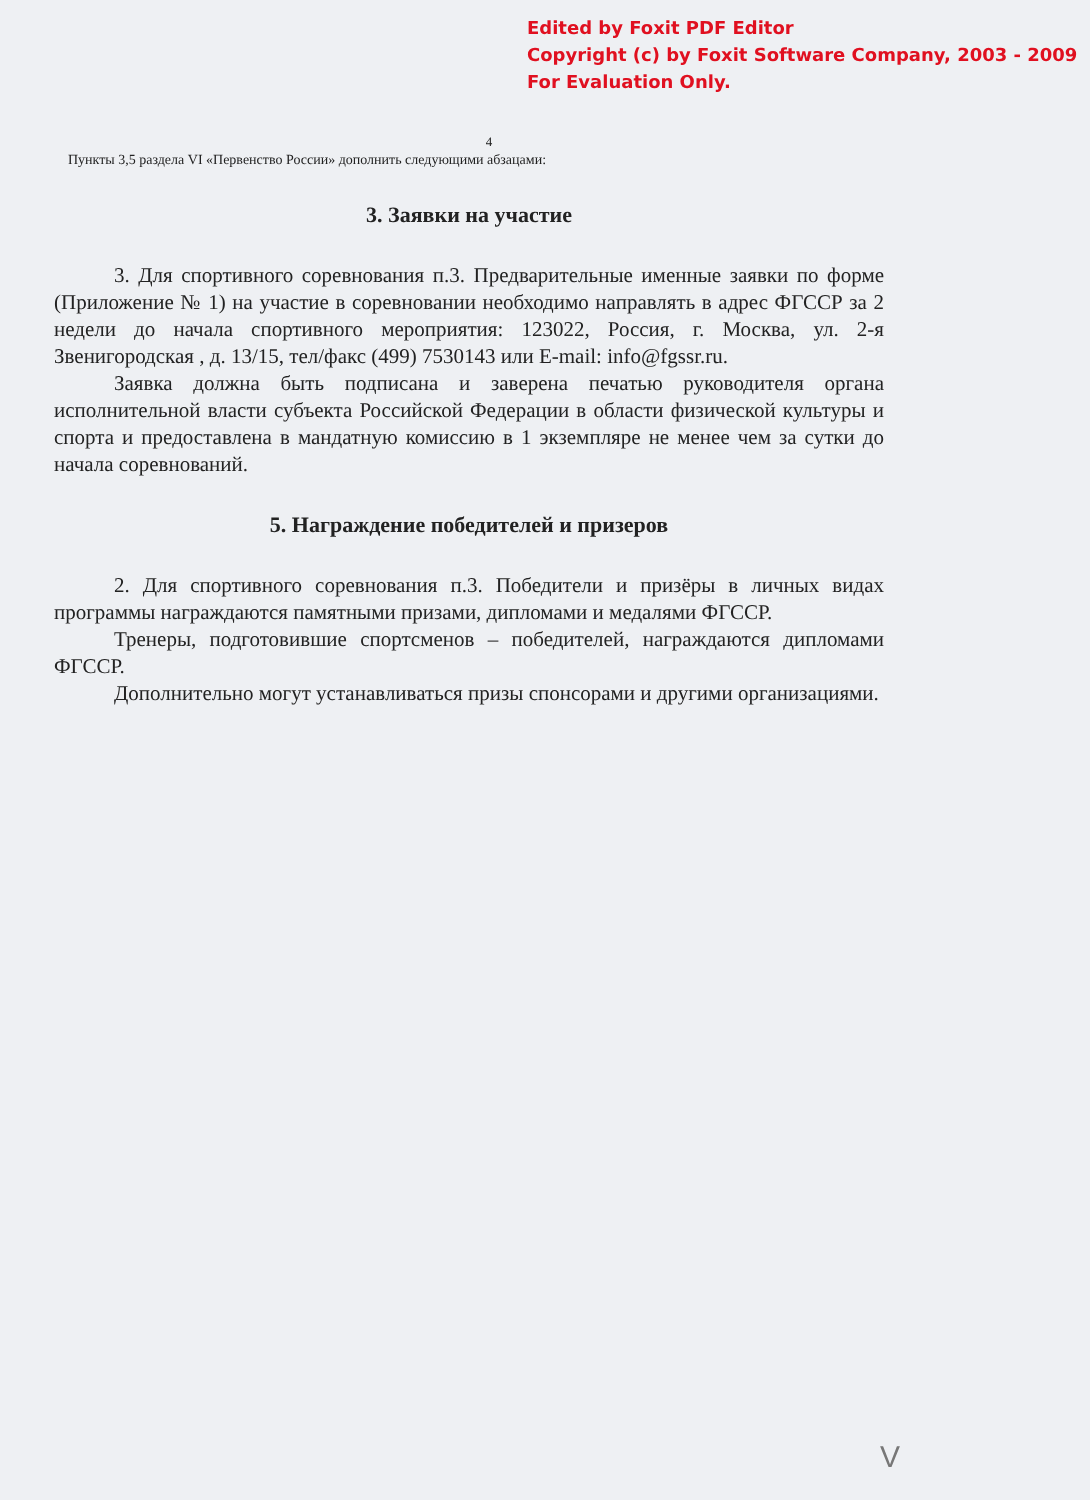Edited by Foxit PDF Editor
Copyright (c) by Foxit Software Company, 2003 - 2009
For Evaluation Only.
4
Пункты 3,5 раздела VI «Первенство России» дополнить следующими абзацами:
3. Заявки на участие
3. Для спортивного соревнования п.3. Предварительные именные заявки по форме (Приложение № 1) на участие в соревновании необходимо направлять в адрес ФГССР за 2 недели до начала спортивного мероприятия: 123022, Россия, г. Москва, ул. 2-я Звенигородская , д. 13/15, тел/факс (499) 7530143 или E-mail: info@fgssr.ru.
Заявка должна быть подписана и заверена печатью руководителя органа исполнительной власти субъекта Российской Федерации в области физической культуры и спорта и предоставлена в мандатную комиссию в 1 экземпляре не менее чем за сутки до начала соревнований.
5. Награждение победителей и призеров
2. Для спортивного соревнования п.3. Победители и призёры в личных видах программы награждаются памятными призами, дипломами и медалями ФГССР.
Тренеры, подготовившие спортсменов – победителей, награждаются дипломами ФГССР.
Дополнительно могут устанавливаться призы спонсорами и другими организациями.
V